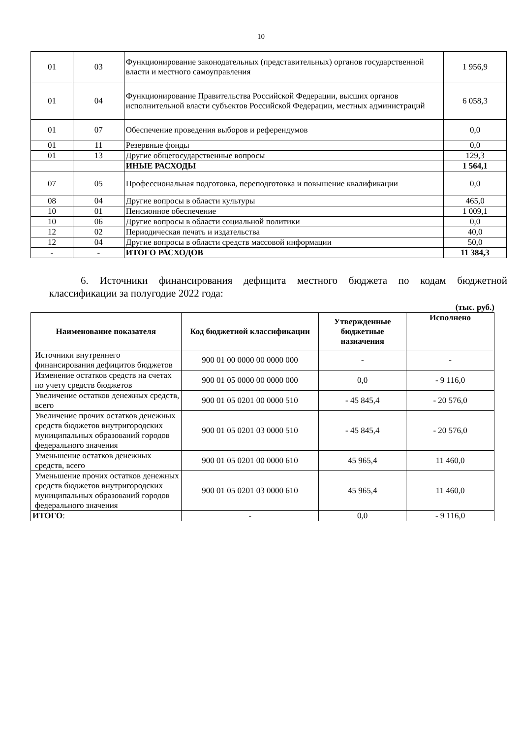10
| 01 | 03 | Функционирование законодательных (представительных) органов государственной власти и местного самоуправления | 1 956,9 |
| 01 | 04 | Функционирование Правительства Российской Федерации, высших органов исполнительной власти субъектов Российской Федерации, местных администраций | 6 058,3 |
| 01 | 07 | Обеспечение проведения выборов и референдумов | 0,0 |
| 01 | 11 | Резервные фонды | 0,0 |
| 01 | 13 | Другие общегосударственные вопросы | 129,3 |
| | | ИНЫЕ РАСХОДЫ | 1 564,1 |
| 07 | 05 | Профессиональная подготовка, переподготовка и повышение квалификации | 0,0 |
| 08 | 04 | Другие вопросы в области культуры | 465,0 |
| 10 | 01 | Пенсионное обеспечение | 1 009,1 |
| 10 | 06 | Другие вопросы в области социальной политики | 0,0 |
| 12 | 02 | Периодическая печать и издательства | 40,0 |
| 12 | 04 | Другие вопросы в области средств массовой информации | 50,0 |
| - | - | ИТОГО РАСХОДОВ | 11 384,3 |
6. Источники финансирования дефицита местного бюджета по кодам бюджетной классификации за полугодие 2022 года:
(тыс. руб.)
| Наименование показателя | Код бюджетной классификации | Утвержденные бюджетные назначения | Исполнено |
| --- | --- | --- | --- |
| Источники внутреннего финансирования дефицитов бюджетов | 900 01 00 0000 00 0000 000 | - | - |
| Изменение остатков средств на счетах по учету средств бюджетов | 900 01 05 0000 00 0000 000 | 0,0 | - 9 116,0 |
| Увеличение остатков денежных средств, всего | 900 01 05 0201 00 0000 510 | - 45 845,4 | - 20 576,0 |
| Увеличение прочих остатков денежных средств бюджетов внутригородских муниципальных образований городов федерального значения | 900 01 05 0201 03 0000 510 | - 45 845,4 | - 20 576,0 |
| Уменьшение остатков денежных средств, всего | 900 01 05 0201 00 0000 610 | 45 965,4 | 11 460,0 |
| Уменьшение прочих остатков денежных средств бюджетов внутригородских муниципальных образований городов федерального значения | 900 01 05 0201 03 0000 610 | 45 965,4 | 11 460,0 |
| ИТОГО : | - | 0,0 | - 9 116,0 |